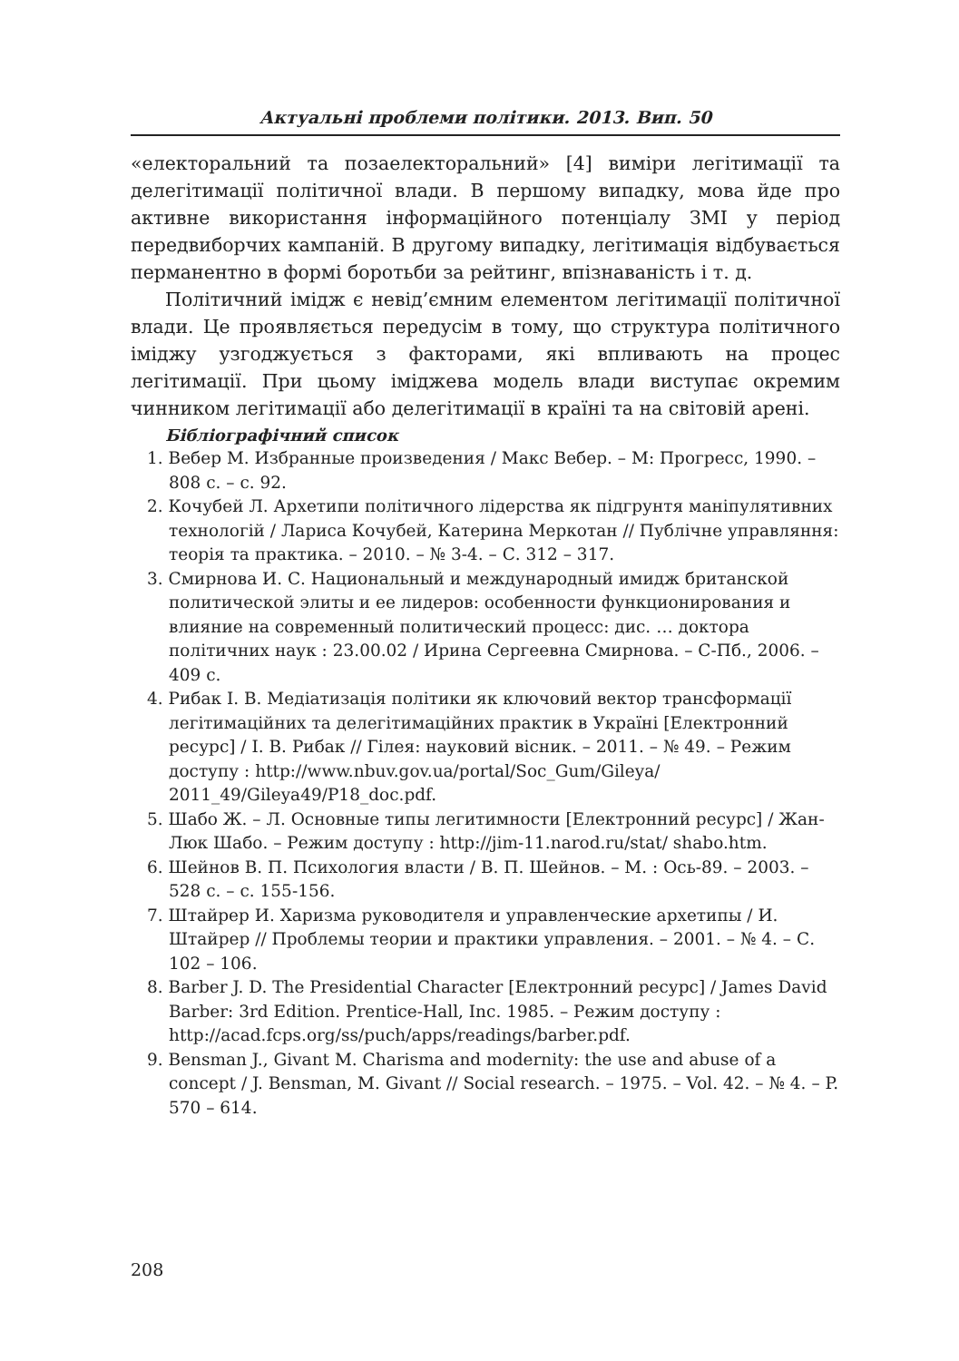Актуальні проблеми політики. 2013. Вип. 50
«електоральний та позаелекторальний» [4] виміри легітимації та делегітимації політичної влади. В першому випадку, мова йде про активне використання інформаційного потенціалу ЗМІ у період передвиборчих кампаній. В другому випадку, легітимація відбувається перманентно в формі боротьби за рейтинг, впізнаваність і т. д.
Політичний імідж є невід’ємним елементом легітимації політичної влади. Це проявляється передусім в тому, що структура політичного іміджу узгоджується з факторами, які впливають на процес легітимації. При цьому іміджева модель влади виступає окремим чинником легітимації або делегітимації в країні та на світовій арені.
Бібліографічний список
1. Вебер М. Избранные произведения / Макс Вебер. – М: Прогресс, 1990. – 808 с. – с. 92.
2. Кочубей Л. Архетипи політичного лідерства як підгрунтя маніпулятивних технологій / Лариса Кочубей, Катерина Меркотан // Публічне управляння: теорія та практика. – 2010. – № 3-4. – С. 312 – 317.
3. Смирнова И. С. Национальный и международный имидж британской политической элиты и ее лидеров: особенности функционирования и влияние на современный политический процесс: дис. … доктора політичних наук : 23.00.02 / Ирина Сергеевна Смирнова. – С-Пб., 2006. – 409 с.
4. Рибак І. В. Медіатизація політики як ключовий вектор трансформації легітимаційних та делегітимаційних практик в Україні [Електронний ресурс] / І. В. Рибак // Гілея: науковий вісник. – 2011. – № 49. – Режим доступу : http://www.nbuv.gov.ua/portal/Soc_Gum/Gileya/ 2011_49/Gileya49/P18_doc.pdf.
5. Шабо Ж. – Л. Основные типы легитимности [Електронний ресурс] / Жан-Люк Шабо. – Режим доступу : http://jim-11.narod.ru/stat/ shabo.htm.
6. Шейнов В. П. Психология власти / В. П. Шейнов. – М. : Ось-89. – 2003. – 528 с. – с. 155-156.
7. Штайрер И. Харизма руководителя и управленческие архетипы / И. Штайрер // Проблемы теории и практики управления. – 2001. – № 4. – С. 102 – 106.
8. Barber J. D. The Presidential Character [Електронний ресурс] / James David Barber: 3rd Edition. Prentice-Hall, Inc. 1985. – Режим доступу : http://acad.fcps.org/ss/puch/apps/readings/barber.pdf.
9. Bensman J., Givant M. Charisma and modernity: the use and abuse of a concept / J. Bensman, M. Givant // Social research. – 1975. – Vol. 42. – № 4. – P. 570 – 614.
208